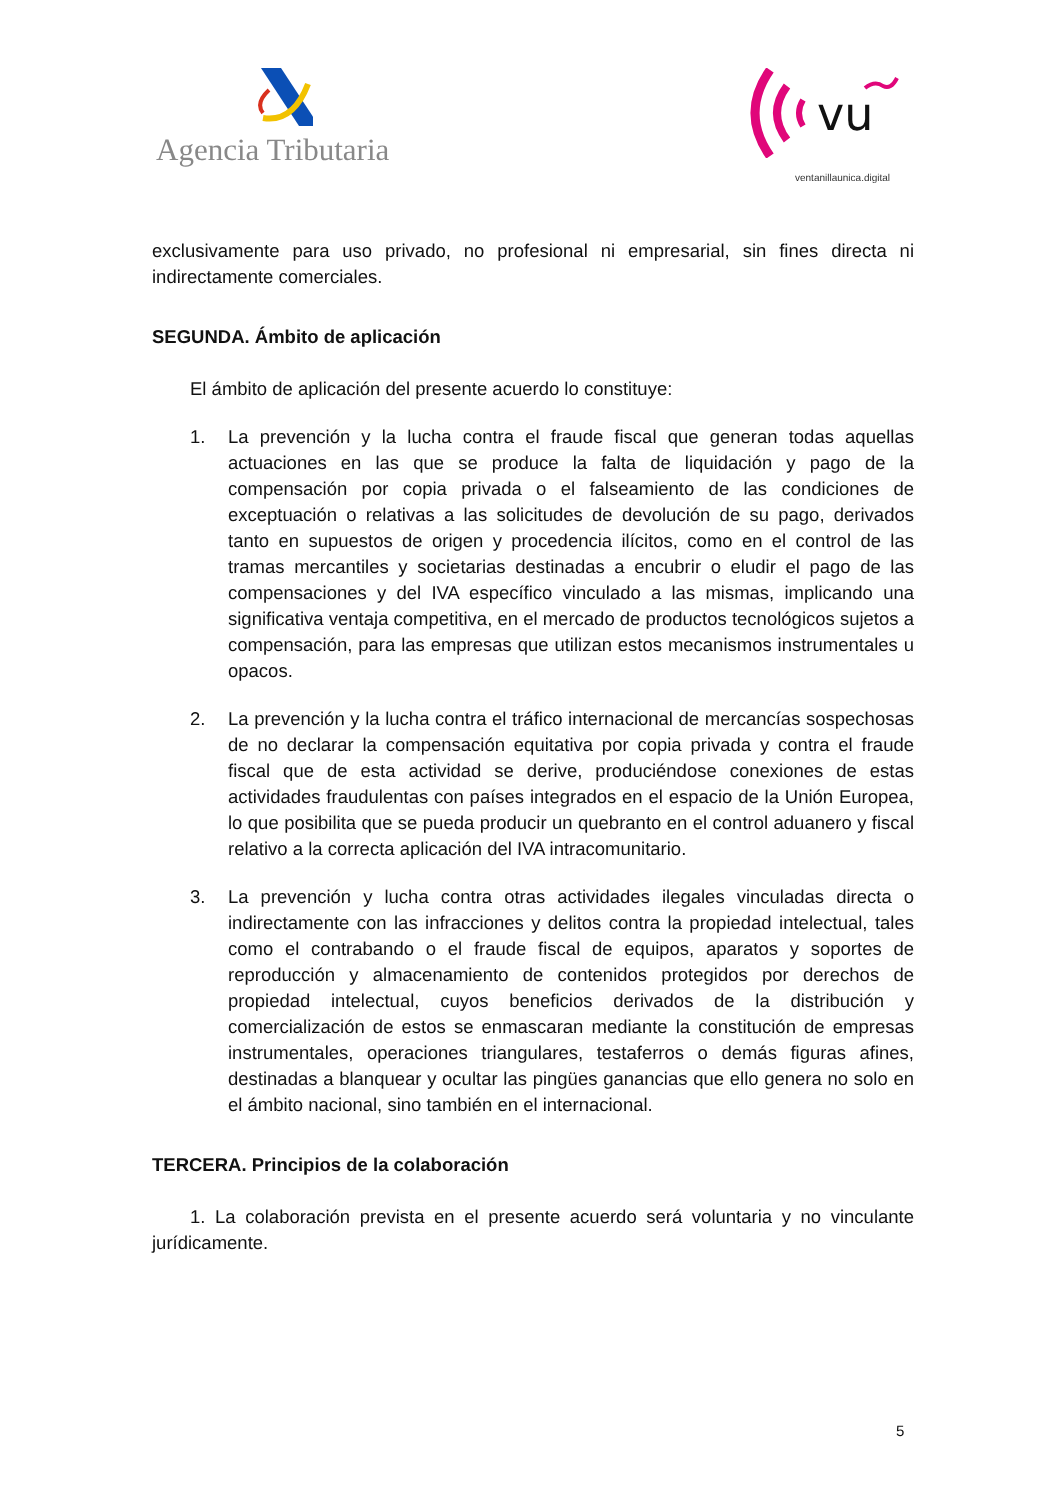Agencia Tributaria
vu
ventanillaunica.digital
exclusivamente para uso privado, no profesional ni empresarial, sin fines directa ni indirectamente comerciales.
SEGUNDA. Ámbito de aplicación
El ámbito de aplicación del presente acuerdo lo constituye:
1. La prevención y la lucha contra el fraude fiscal que generan todas aquellas actuaciones en las que se produce la falta de liquidación y pago de la compensación por copia privada o el falseamiento de las condiciones de exceptuación o relativas a las solicitudes de devolución de su pago, derivados tanto en supuestos de origen y procedencia ilícitos, como en el control de las tramas mercantiles y societarias destinadas a encubrir o eludir el pago de las compensaciones y del IVA específico vinculado a las mismas, implicando una significativa ventaja competitiva, en el mercado de productos tecnológicos sujetos a compensación, para las empresas que utilizan estos mecanismos instrumentales u opacos.
2. La prevención y la lucha contra el tráfico internacional de mercancías sospechosas de no declarar la compensación equitativa por copia privada y contra el fraude fiscal que de esta actividad se derive, produciéndose conexiones de estas actividades fraudulentas con países integrados en el espacio de la Unión Europea, lo que posibilita que se pueda producir un quebranto en el control aduanero y fiscal relativo a la correcta aplicación del IVA intracomunitario.
3. La prevención y lucha contra otras actividades ilegales vinculadas directa o indirectamente con las infracciones y delitos contra la propiedad intelectual, tales como el contrabando o el fraude fiscal de equipos, aparatos y soportes de reproducción y almacenamiento de contenidos protegidos por derechos de propiedad intelectual, cuyos beneficios derivados de la distribución y comercialización de estos se enmascaran mediante la constitución de empresas instrumentales, operaciones triangulares, testaferros o demás figuras afines, destinadas a blanquear y ocultar las pingües ganancias que ello genera no solo en el ámbito nacional, sino también en el internacional.
TERCERA. Principios de la colaboración
1. La colaboración prevista en el presente acuerdo será voluntaria y no vinculante jurídicamente.
5